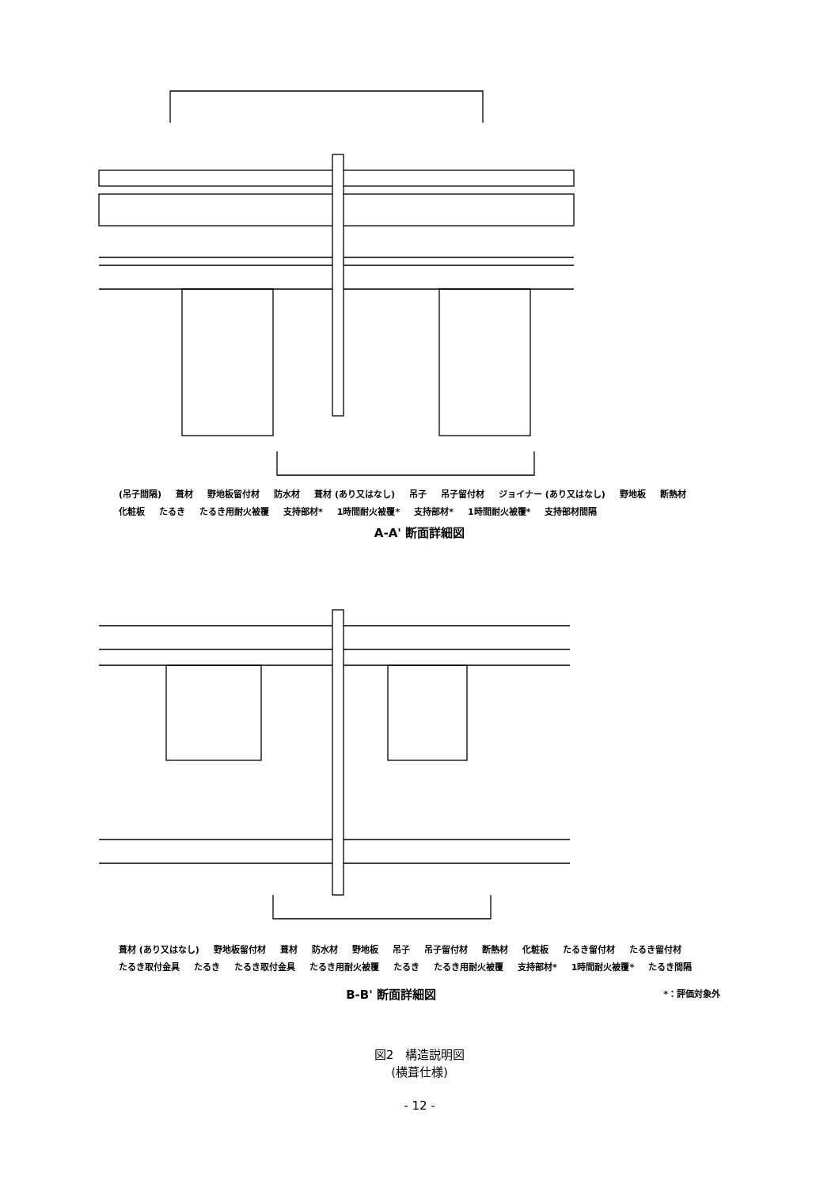(吊子間隔) 葺材 野地板留付材 防水材 葺材 (あり又はなし) 吊子 吊子留付材 ジョイナー (あり又はなし) 野地板 断熱材 化粧板 たるき たるき用耐火被覆 支持部材* 1時間耐火被覆* 支持部材* 1時間耐火被覆* 支持部材間隔
A-A' 断面詳細図
葺材 (あり又はなし) 野地板留付材 葺材 防水材 野地板 吊子 吊子留付材 断熱材 化粧板 たるき留付材 たるき留付材 たるき取付金具 たるき たるき取付金具 たるき用耐火被覆 たるき たるき用耐火被覆 支持部材* 1時間耐火被覆* たるき間隔
B-B' 断面詳細図
*：評価対象外
図2　構造説明図
(横葺仕様)
- 12 -